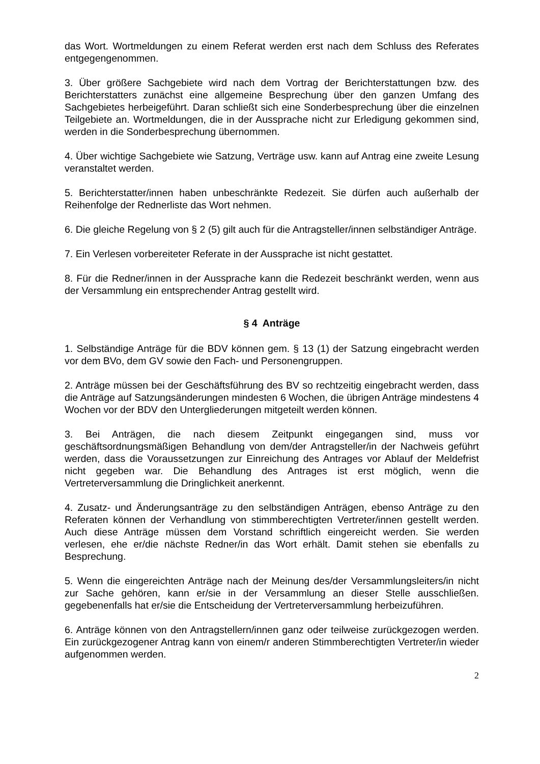das Wort. Wortmeldungen zu einem Referat werden erst nach dem Schluss des Referates entgegengenommen.
3. Über größere Sachgebiete wird nach dem Vortrag der Berichterstattungen bzw. des Berichterstatters zunächst eine allgemeine Besprechung über den ganzen Umfang des Sachgebietes herbeigeführt. Daran schließt sich eine Sonderbesprechung über die einzelnen Teilgebiete an. Wortmeldungen, die in der Aussprache nicht zur Erledigung gekommen sind, werden in die Sonderbesprechung übernommen.
4. Über wichtige Sachgebiete wie Satzung, Verträge usw. kann auf Antrag eine zweite Lesung veranstaltet werden.
5. Berichterstatter/innen haben unbeschränkte Redezeit. Sie dürfen auch außerhalb der Reihenfolge der Rednerliste das Wort nehmen.
6. Die gleiche Regelung von § 2 (5) gilt auch für die Antragsteller/innen selbständiger Anträge.
7. Ein Verlesen vorbereiteter Referate in der Aussprache ist nicht gestattet.
8. Für die Redner/innen in der Aussprache kann die Redezeit beschränkt werden, wenn aus der Versammlung ein entsprechender Antrag gestellt wird.
§ 4 Anträge
1. Selbständige Anträge für die BDV können gem. § 13 (1) der Satzung eingebracht werden vor dem BVo, dem GV sowie den Fach- und Personengruppen.
2. Anträge müssen bei der Geschäftsführung des BV so rechtzeitig eingebracht werden, dass die Anträge auf Satzungsänderungen mindesten 6 Wochen, die übrigen Anträge mindestens 4 Wochen vor der BDV den Untergliederungen mitgeteilt werden können.
3. Bei Anträgen, die nach diesem Zeitpunkt eingegangen sind, muss vor geschäftsordnungsmäßigen Behandlung von dem/der Antragsteller/in der Nachweis geführt werden, dass die Voraussetzungen zur Einreichung des Antrages vor Ablauf der Meldefrist nicht gegeben war. Die Behandlung des Antrages ist erst möglich, wenn die Vertreterversammlung die Dringlichkeit anerkennt.
4. Zusatz- und Änderungsanträge zu den selbständigen Anträgen, ebenso Anträge zu den Referaten können der Verhandlung von stimmberechtigten Vertreter/innen gestellt werden. Auch diese Anträge müssen dem Vorstand schriftlich eingereicht werden. Sie werden verlesen, ehe er/die nächste Redner/in das Wort erhält. Damit stehen sie ebenfalls zu Besprechung.
5. Wenn die eingereichten Anträge nach der Meinung des/der Versammlungsleiters/in nicht zur Sache gehören, kann er/sie in der Versammlung an dieser Stelle ausschließen. gegebenenfalls hat er/sie die Entscheidung der Vertreterversammlung herbeizuführen.
6. Anträge können von den Antragstellern/innen ganz oder teilweise zurückgezogen werden. Ein zurückgezogener Antrag kann von einem/r anderen Stimmberechtigten Vertreter/in wieder aufgenommen werden.
2